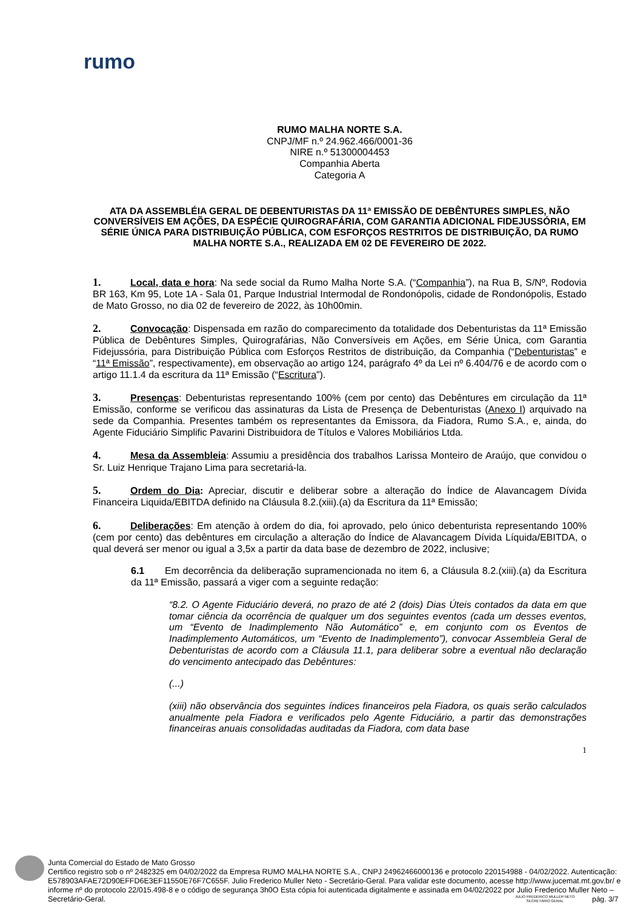rumo
RUMO MALHA NORTE S.A.
CNPJ/MF n.º 24.962.466/0001-36
NIRE n.º 51300004453
Companhia Aberta
Categoria A
ATA DA ASSEMBLÉIA GERAL DE DEBENTURISTAS DA 11ª EMISSÃO DE DEBÊNTURES SIMPLES, NÃO CONVERSÍVEIS EM AÇÕES, DA ESPÉCIE QUIROGRAFÁRIA, COM GARANTIA ADICIONAL FIDEJUSSÓRIA, EM SÉRIE ÚNICA PARA DISTRIBUIÇÃO PÚBLICA, COM ESFORÇOS RESTRITOS DE DISTRIBUIÇÃO, DA RUMO MALHA NORTE S.A., REALIZADA EM 02 DE FEVEREIRO DE 2022.
1. Local, data e hora: Na sede social da Rumo Malha Norte S.A. (“Companhia”), na Rua B, S/Nº, Rodovia BR 163, Km 95, Lote 1A - Sala 01, Parque Industrial Intermodal de Rondonópolis, cidade de Rondonópolis, Estado de Mato Grosso, no dia 02 de fevereiro de 2022, às 10h00min.
2. Convocação: Dispensada em razão do comparecimento da totalidade dos Debenturistas da 11ª Emissão Pública de Debêntures Simples, Quirografárias, Não Conversíveis em Ações, em Série Única, com Garantia Fidejussória, para Distribuição Pública com Esforços Restritos de distribuição, da Companhia (“Debenturistas” e “11ª Emissão”, respectivamente), em observação ao artigo 124, parágrafo 4º da Lei nº 6.404/76 e de acordo com o artigo 11.1.4 da escritura da 11ª Emissão (“Escritura”).
3. Presenças: Debenturistas representando 100% (cem por cento) das Debêntures em circulação da 11ª Emissão, conforme se verificou das assinaturas da Lista de Presença de Debenturistas (Anexo I) arquivado na sede da Companhia. Presentes também os representantes da Emissora, da Fiadora, Rumo S.A., e, ainda, do Agente Fiduciário Simplific Pavarini Distribuidora de Títulos e Valores Mobiliários Ltda.
4. Mesa da Assembleia: Assumiu a presidência dos trabalhos Larissa Monteiro de Araújo, que convidou o Sr. Luiz Henrique Trajano Lima para secretariá-la.
5. Ordem do Dia: Apreciar, discutir e deliberar sobre a alteração do Índice de Alavancagem Dívida Financeira Liquida/EBITDA definido na Cláusula 8.2.(xiii).(a) da Escritura da 11ª Emissão;
6. Deliberações: Em atenção à ordem do dia, foi aprovado, pelo único debenturista representando 100% (cem por cento) das debêntures em circulação a alteração do Índice de Alavancagem Dívida Líquida/EBITDA, o qual deverá ser menor ou igual a 3,5x a partir da data base de dezembro de 2022, inclusive;
6.1 Em decorrência da deliberação supramencionada no item 6, a Cláusula 8.2.(xiii).(a) da Escritura da 11ª Emissão, passará a viger com a seguinte redação:
“8.2. O Agente Fiduciário deverá, no prazo de até 2 (dois) Dias Úteis contados da data em que tomar ciência da ocorrência de qualquer um dos seguintes eventos (cada um desses eventos, um “Evento de Inadimplemento Não Automático” e, em conjunto com os Eventos de Inadimplemento Automáticos, um “Evento de Inadimplemento”), convocar Assembleia Geral de Debenturistas de acordo com a Cláusula 11.1, para deliberar sobre a eventual não declaração do vencimento antecipado das Debêntures:
(...)
(xiii) não observância dos seguintes índices financeiros pela Fiadora, os quais serão calculados anualmente pela Fiadora e verificados pelo Agente Fiduciário, a partir das demonstrações financeiras anuais consolidadas auditadas da Fiadora, com data base
1
Junta Comercial do Estado de Mato Grosso
Certifico registro sob o nº 2482325 em 04/02/2022 da Empresa RUMO MALHA NORTE S.A., CNPJ 24962466000136 e protocolo 220154988 - 04/02/2022. Autenticação: E578903AFAE72D90EFFD6E3EF11550E76F7C655F. Julio Frederico Muller Neto - Secretário-Geral. Para validar este documento, acesse http://www.jucemat.mt.gov.br/ e informe nº do protocolo 22/015.498-8 e o código de segurança 3h0O Esta cópia foi autenticada digitalmente e assinada em 04/02/2022 por Julio Frederico Muller Neto – Secretário-Geral.
JULIO FREDERICO MULLER NETO
SECRETÁRIO GERAL
pág. 3/7